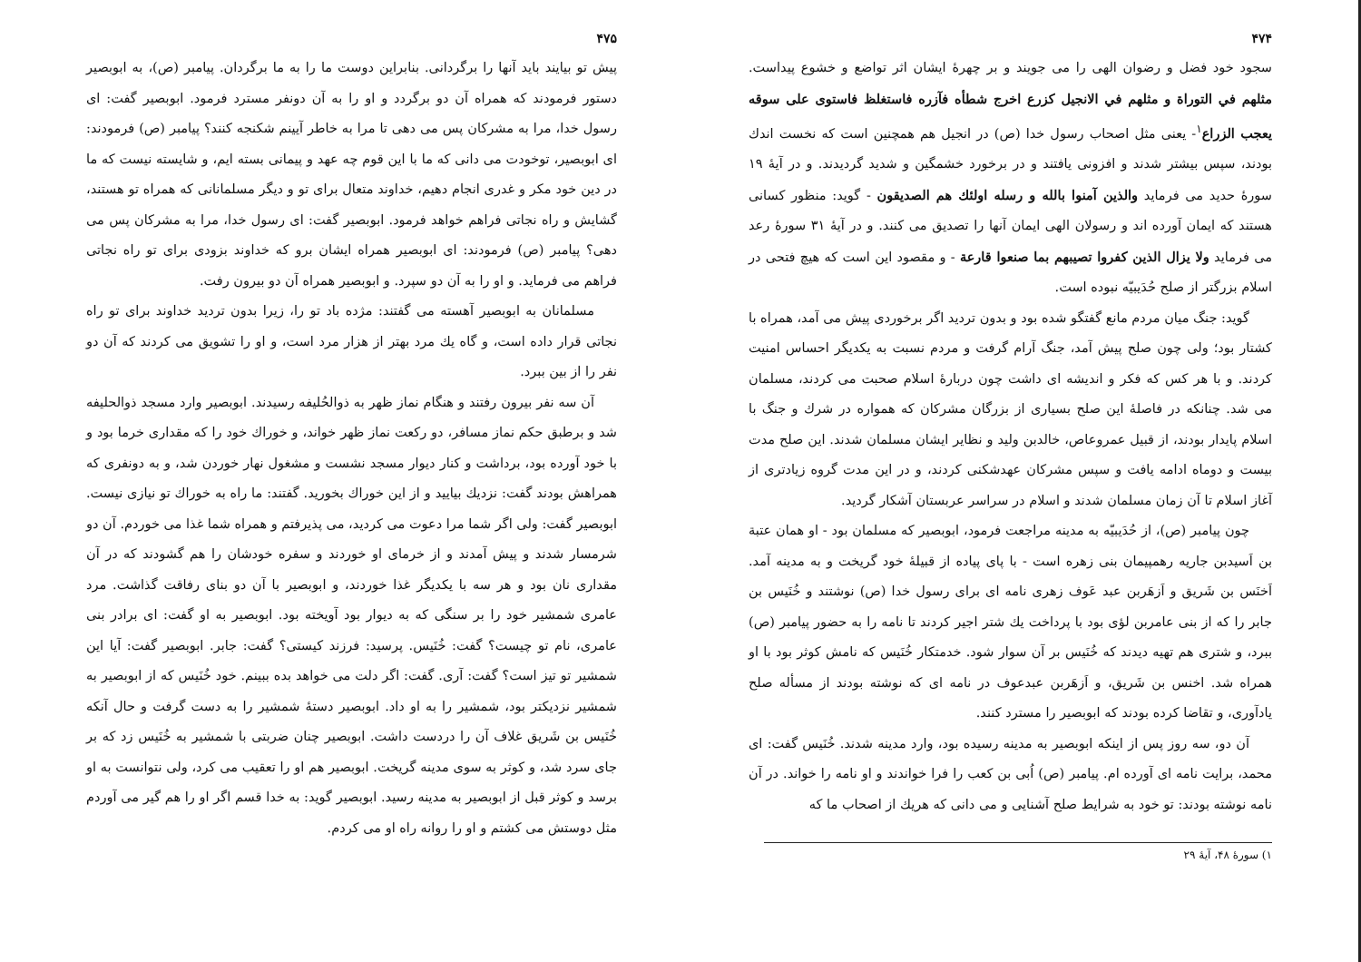۴۷۴
سجود خود فضل و رضوان الهی را می جویند و بر چهرهٔ ایشان اثر تواضع و خشوع پیداست. مثلهم في التوراة و مثلهم في الانجيل كزرع اخرج شطأه فآزره فاستغلظ فاستوى على سوقه يعجب الزراع<sup>۱</sup>- یعنی مثل اصحاب رسول خدا (ص) در انجیل هم همچنین است که نخست اندك بودند، سپس بیشتر شدند و افزونی یافتند و در برخورد خشمگین و شدید گردیدند. و در آیهٔ ۱۹ سورهٔ حدید می فرماید والذين آمنوا بالله و رسله اولئك هم الصديقون - گوید: منظور کسانی هستند که ایمان آورده اند و رسولان الهی ایمان آنها را تصدیق می کنند. و در آیهٔ ۳۱ سورهٔ رعد می فرماید ولا يزال الذين كفروا تصيبهم بما صنعوا قارعة - و مقصود این است که هیچ فتحی در اسلام بزرگتر از صلح حُدَیبیّه نبوده است.
گوید: جنگ میان مردم مانع گفتگو شده بود و بدون تردید اگر برخوردی پیش می آمد، همراه با کشتار بود؛ ولی چون صلح پیش آمد، جنگ آرام گرفت و مردم نسبت به یکدیگر احساس امنیت کردند. و با هر کس که فکر و اندیشه ای داشت چون دربارهٔ اسلام صحبت می کردند، مسلمان می شد. چنانکه در فاصلهٔ این صلح بسیاری از بزرگان مشرکان که همواره در شرك و جنگ با اسلام پایدار بودند، از قبیل عمروعاص، خالدبن ولید و نظایر ایشان مسلمان شدند. این صلح مدت بیست و دوماه ادامه یافت و سپس مشرکان عهدشکنی کردند، و در این مدت گروه زیادتری از آغاز اسلام تا آن زمان مسلمان شدند و اسلام در سراسر عربستان آشکار گردید.
چون پیامبر (ص)، از حُدَیبیّه به مدینه مراجعت فرمود، ابوبصیر که مسلمان بود - او همان عتبة بن اَسیدبن جاریه رهمپیمان بنی زهره است - با پای پیاده از قبیلهٔ خود گریخت و به مدینه آمد. اَخنَس بن شَریق و اَزهَربن عبد عَوف زهری نامه ای برای رسول خدا (ص) نوشتند و خُنَیس بن جابر را که از بنی عامربن لؤی بود با پرداخت یك شتر اجیر کردند تا نامه را به حضور پیامبر (ص) ببرد، و شتری هم تهیه دیدند که خُنَیس بر آن سوار شود. خدمتکار خُنَیس که نامش کوثر بود با او همراه شد. اخنس بن شَریق، و اَزهَربن عبدعوف در نامه ای که نوشته بودند از مسأله صلح یادآوری، و تقاضا کرده بودند که ابوبصیر را مسترد کنند.
آن دو، سه روز پس از اینکه ابوبصیر به مدینه رسیده بود، وارد مدینه شدند. خُنَیس گفت: ای محمد، برایت نامه ای آورده ام. پیامبر (ص) اُبی بن کعب را فرا خواندند و او نامه را خواند. در آن نامه نوشته بودند: تو خود به شرایط صلح آشنایی و می دانی که هریك از اصحاب ما که
۱) سورهٔ ۴۸، آیهٔ ۲۹
۴۷۵
پیش تو بیایند باید آنها را برگردانی. بنابراین دوست ما را به ما برگردان. پیامبر (ص)، به ابوبصیر دستور فرمودند که همراه آن دو برگردد و او را به آن دونفر مسترد فرمود. ابوبصیر گفت: ای رسول خدا، مرا به مشرکان پس می دهی تا مرا به خاطر آیینم شکنجه کنند؟ پیامبر (ص) فرمودند: ای ابوبصیر، توخودت می دانی که ما با این قوم چه عهد و پیمانی بسته ایم، و شایسته نیست که ما در دین خود مکر و غدری انجام دهیم، خداوند متعال برای تو و دیگر مسلمانانی که همراه تو هستند، گشایش و راه نجاتی فراهم خواهد فرمود. ابوبصیر گفت: ای رسول خدا، مرا به مشرکان پس می دهی؟ پیامبر (ص) فرمودند: ای ابوبصیر همراه ایشان برو که خداوند بزودی برای تو راه نجاتی فراهم می فرماید. و او را به آن دو سپرد. و ابوبصیر همراه آن دو بیرون رفت.
مسلمانان به ابوبصیر آهسته می گفتند: مژده باد تو را، زیرا بدون تردید خداوند برای تو راه نجاتی قرار داده است، و گاه یك مرد بهتر از هزار مرد است، و او را تشویق می کردند که آن دو نفر را از بین ببرد.
آن سه نفر بیرون رفتند و هنگام نماز ظهر به ذوالحُلیفه رسیدند. ابوبصیر وارد مسجد ذوالحلیفه شد و برطبق حکم نماز مسافر، دو رکعت نماز ظهر خواند، و خوراك خود را که مقداری خرما بود و با خود آورده بود، برداشت و کنار دیوار مسجد نشست و مشغول نهار خوردن شد، و به دونفری که همراهش بودند گفت: نزدیك بیایید و از این خوراك بخورید. گفتند: ما راه به خوراك تو نیازی نیست. ابوبصیر گفت: ولی اگر شما مرا دعوت می کردید، می پذیرفتم و همراه شما غذا می خوردم. آن دو شرمسار شدند و پیش آمدند و از خرمای او خوردند و سفره خودشان را هم گشودند که در آن مقداری نان بود و هر سه با یکدیگر غذا خوردند، و ابوبصیر با آن دو بنای رفاقت گذاشت. مرد عامری شمشیر خود را بر سنگی که به دیوار بود آویخته بود. ابوبصیر به او گفت: ای برادر بنی عامری، نام تو چیست؟ گفت: خُنَیس. پرسید: فرزند کیستی؟ گفت: جابر. ابوبصیر گفت: آیا این شمشیر تو تیز است؟ گفت: آری. گفت: اگر دلت می خواهد بده ببینم. خود خُنَیس که از ابوبصیر به شمشیر نزدیکتر بود، شمشیر را به او داد. ابوبصیر دستهٔ شمشیر را به دست گرفت و حال آنکه خُنَیس بن شَریق غلاف آن را دردست داشت. ابوبصیر چنان ضربتی با شمشیر به خُنَیس زد که بر جای سرد شد، و کوثر به سوی مدینه گریخت. ابوبصیر هم او را تعقیب می کرد، ولی نتوانست به او برسد و کوثر قبل از ابوبصیر به مدینه رسید. ابوبصیر گوید: به خدا قسم اگر او را هم گیر می آوردم مثل دوستش می کشتم و او را روانه راه او می کردم.